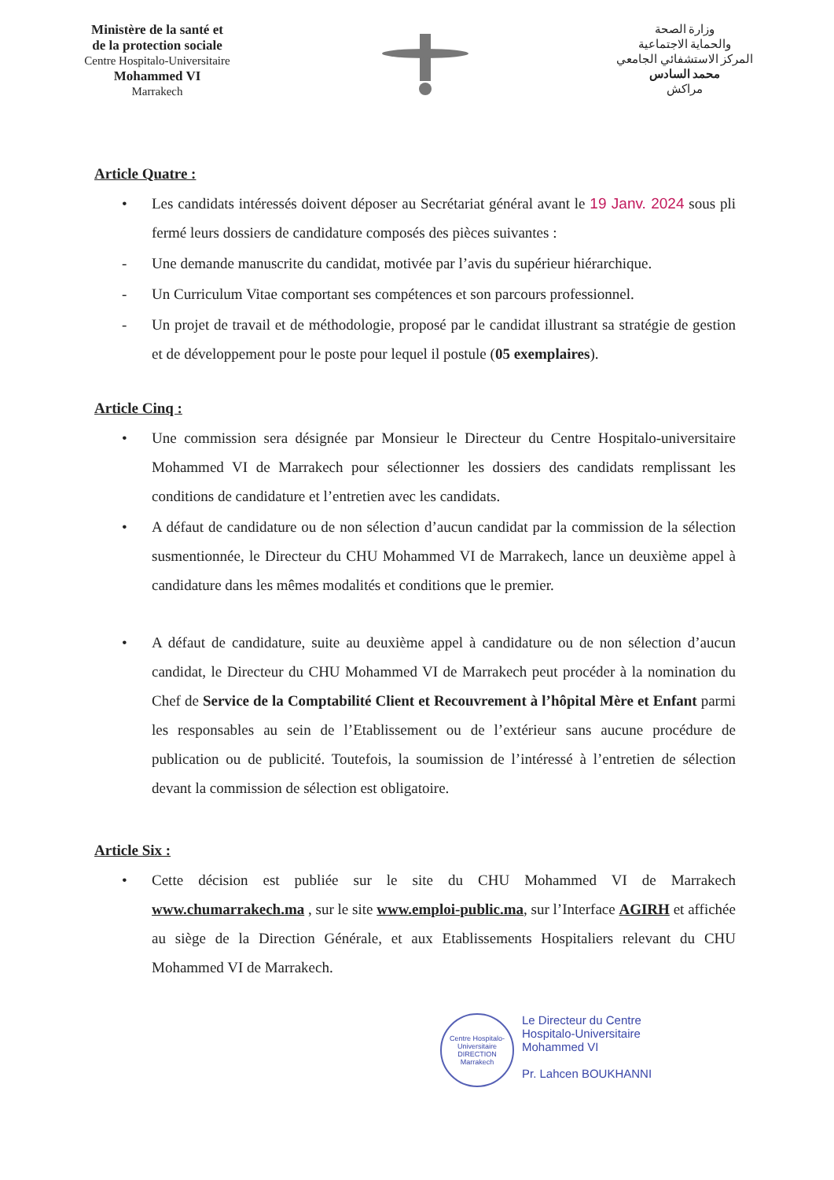Ministère de la santé et
de la protection sociale
Centre Hospitalo-Universitaire
Mohammed VI
Marrakech
وزارة الصحة
والحماية الاجتماعية
المركز الاستشفائي الجامعي
محمد السادس
مراكش
Article Quatre :
• Les candidats intéressés doivent déposer au Secrétariat général avant le 19 Janv. 2024 sous pli fermé leurs dossiers de candidature composés des pièces suivantes :
- Une demande manuscrite du candidat, motivée par l’avis du supérieur hiérarchique.
- Un Curriculum Vitae comportant ses compétences et son parcours professionnel.
- Un projet de travail et de méthodologie, proposé par le candidat illustrant sa stratégie de gestion et de développement pour le poste pour lequel il postule (05 exemplaires).
Article Cinq :
• Une commission sera désignée par Monsieur le Directeur du Centre Hospitalo-universitaire Mohammed VI de Marrakech pour sélectionner les dossiers des candidats remplissant les conditions de candidature et l’entretien avec les candidats.
• A défaut de candidature ou de non sélection d’aucun candidat par la commission de la sélection susmentionnée, le Directeur du CHU Mohammed VI de Marrakech, lance un deuxième appel à candidature dans les mêmes modalités et conditions que le premier.
• A défaut de candidature, suite au deuxième appel à candidature ou de non sélection d’aucun candidat, le Directeur du CHU Mohammed VI de Marrakech peut procéder à la nomination du Chef de Service de la Comptabilité Client et Recouvrement à l’hôpital Mère et Enfant parmi les responsables au sein de l’Etablissement ou de l’extérieur sans aucune procédure de publication ou de publicité. Toutefois, la soumission de l’intéressé à l’entretien de sélection devant la commission de sélection est obligatoire.
Article Six :
• Cette décision est publiée sur le site du CHU Mohammed VI de Marrakech www.chumarrakech.ma , sur le site www.emploi-public.ma, sur l’Interface AGIRH et affichée au siège de la Direction Générale, et aux Etablissements Hospitaliers relevant du CHU Mohammed VI de Marrakech.
Centre Hospitalo-Universitaire
DIRECTION
Marrakech
Le Directeur du Centre
Hospitalo-Universitaire
Mohammed VI
Pr. Lahcen BOUKHANNI